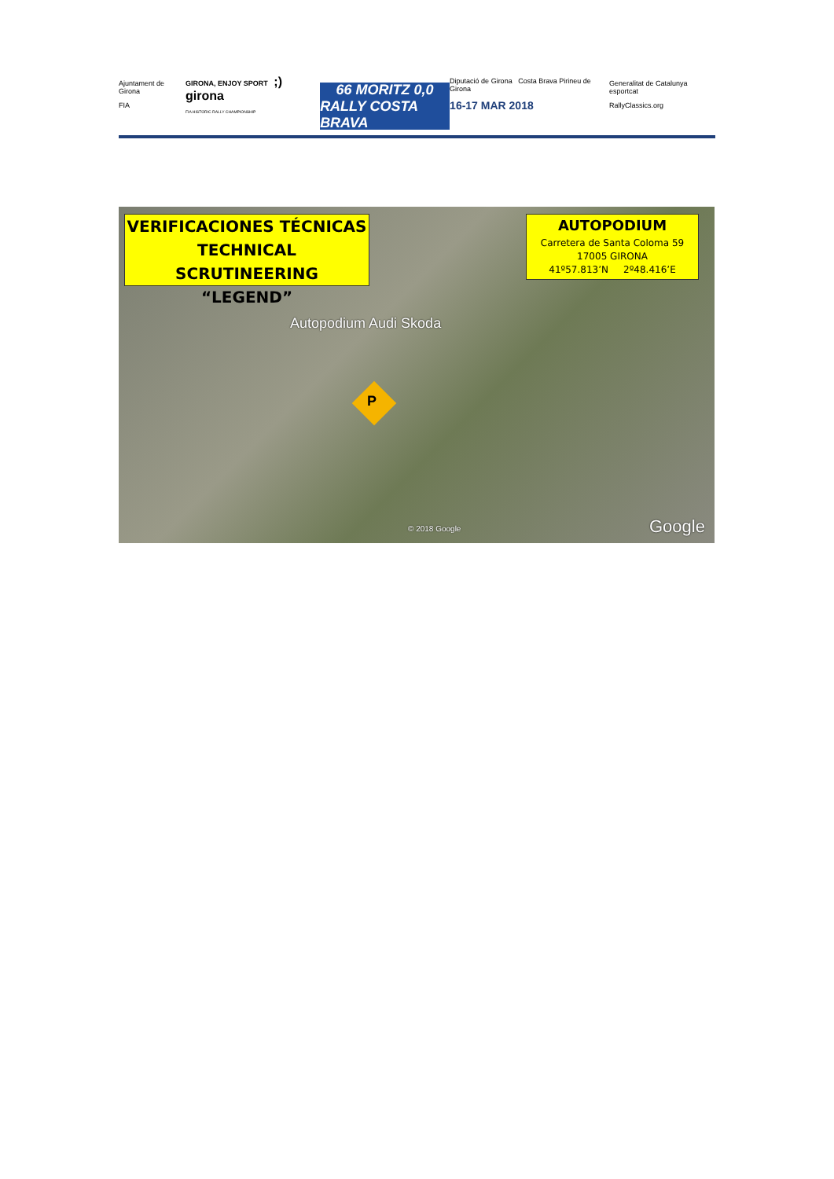Ajuntament de Girona
FIA
GIRONA, ENJOY SPORT ;) girona
FIA HISTORIC RALLY CHAMPIONSHIP
66 MORITZ 0,0
RALLY COSTA BRAVA
Diputació de Girona Costa Brava Pirineu de Girona
16-17 MAR 2018
Generalitat de Catalunya esportcat
RallyClassics.org
VERIFICACIONES TÉCNICAS
TECHNICAL SCRUTINEERING
“LEGEND”
AUTOPODIUM
Carretera de Santa Coloma 59
17005 GIRONA
41º57.813’N 2º48.416’E
Autopodium Audi Skoda
P
© 2018 Google Google